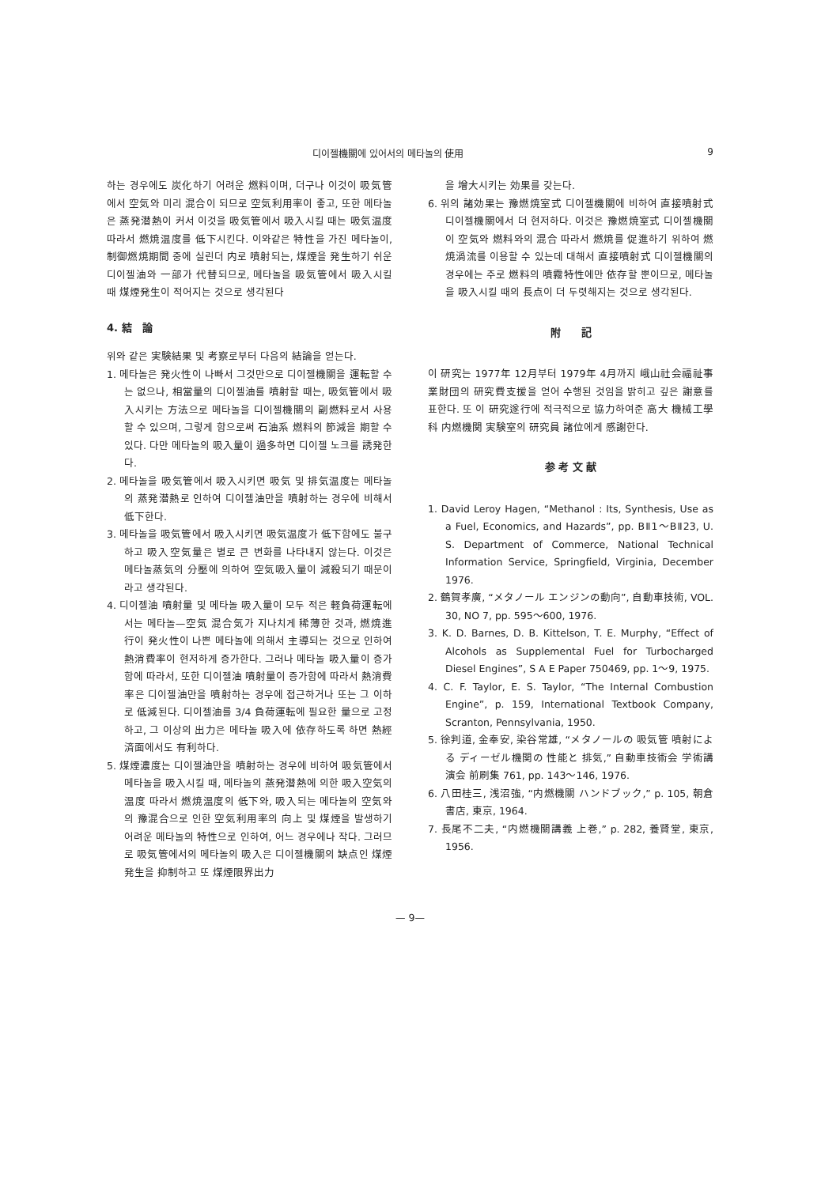디이젤機關에 있어서의 메타놀의 使用 9
하는 경우에도 炭化하기 어려운 燃料이며, 더구나 이것이 吸気管에서 空気와 미리 混合이 되므로 空気利用率이 좋고, 또한 메타놀은 蒸発潜熱이 커서 이것을 吸気管에서 吸入시킬 때는 吸気温度 따라서 燃焼温度를 低下시킨다. 이와같은 特性을 가진 메타놀이, 制御燃焼期間 중에 실린더 内로 噴射되는, 煤煙을 発生하기 쉬운 디이젤油와 一部가 代替되므로, 메타놀을 吸気管에서 吸入시킬 때 煤煙発生이 적어지는 것으로 생각된다
4. 結　論
위와 같은 実験結果 및 考察로부터 다음의 結論을 얻는다.
1. 메타놀은 発火性이 나빠서 그것만으로 디이젤機關을 運転할 수는 없으나, 相當量의 디이젤油를 噴射할 때는, 吸気管에서 吸入시키는 方法으로 메타놀을 디이젤機關의 副燃料로서 사용할 수 있으며, 그렇게 함으로써 石油系 燃料의 節減을 期할 수 있다. 다만 메타놀의 吸入量이 過多하면 디이젤 노크를 誘発한다.
2. 메타놀을 吸気管에서 吸入시키면 吸気 및 排気温度는 메타놀의 蒸発潜熱로 인하여 디이젤油만을 噴射하는 경우에 비해서 低下한다.
3. 메타놀을 吸気管에서 吸入시키면 吸気温度가 低下함에도 불구하고 吸入空気量은 별로 큰 변화를 나타내지 않는다. 이것은 메타놀蒸気의 分壓에 의하여 空気吸入量이 減殺되기 때문이라고 생각된다.
4. 디이젤油 噴射量 및 메타놀 吸入量이 모두 적은 軽負荷運転에서는 메타놀—空気 混合気가 지나치게 稀薄한 것과, 燃焼進行이 発火性이 나쁜 메타놀에 의해서 主導되는 것으로 인하여 熱消費率이 현저하게 증가한다. 그러나 메타놀 吸入量이 증가함에 따라서, 또한 디이젤油 噴射量이 증가함에 따라서 熱消費率은 디이젤油만을 噴射하는 경우에 접근하거나 또는 그 이하로 低減된다. 디이젤油를 3/4 負荷運転에 필요한 量으로 고정하고, 그 이상의 出力은 메타놀 吸入에 依存하도록 하면 熱經済面에서도 有利하다.
5. 煤煙濃度는 디이젤油만을 噴射하는 경우에 비하여 吸気管에서 메타놀을 吸入시킬 때, 메타놀의 蒸発潜熱에 의한 吸入空気의 温度 따라서 燃焼温度의 低下와, 吸入되는 메타놀의 空気와의 豫混合으로 인한 空気利用率의 向上 및 煤煙을 발생하기 어려운 메타놀의 特性으로 인하여, 어느 경우에나 작다. 그러므로 吸気管에서의 메타놀의 吸入은 디이젤機關의 缺点인 煤煙発生을 抑制하고 또 煤煙限界出力
을 增大시키는 効果를 갖는다.
6. 위의 諸効果는 豫燃焼室式 디이젤機關에 비하여 直接噴射式 디이젤機關에서 더 현저하다. 이것은 豫燃焼室式 디이젤機關이 空気와 燃料와의 混合 따라서 燃焼를 促進하기 위하여 燃焼渦流를 이용할 수 있는데 대해서 直接噴射式 디이젤機關의 경우에는 주로 燃料의 噴霧特性에만 依存할 뿐이므로, 메타놀을 吸入시킬 때의 長点이 더 두렷해지는 것으로 생각된다.
附　　記
이 研究는 1977年 12月부터 1979年 4月까지 峨山社会福祉事業財団의 研究費支援을 얻어 수행된 것임을 밝히고 깊은 謝意를 표한다. 또 이 研究遂行에 적극적으로 協力하여준 高大 機械工學科 内燃機関 実験室의 研究員 諸位에게 感謝한다.
参 考 文 献
1. David Leroy Hagen, “Methanol : Its, Synthesis, Use as a Fuel, Economics, and Hazards”, pp. BⅡ1～BⅡ23, U. S. Department of Commerce, National Technical Information Service, Springfield, Virginia, December 1976.
2. 鶴賀孝廣, “メタノール エンジンの動向”, 自動車技術, VOL. 30, NO 7, pp. 595～600, 1976.
3. K. D. Barnes, D. B. Kittelson, T. E. Murphy, “Effect of Alcohols as Supplemental Fuel for Turbocharged Diesel Engines”, S A E Paper 750469, pp. 1～9, 1975.
4. C. F. Taylor, E. S. Taylor, “The Internal Combustion Engine”, p. 159, International Textbook Company, Scranton, Pennsylvania, 1950.
5. 徐判道, 金奉安, 染谷常雄, “メタノールの 吸気管 噴射による ディーゼル機関の 性能と 排気,” 自動車技術会 学術講演会 前刷集 761, pp. 143～146, 1976.
6. 八田桂三, 浅沼強, “内燃機關 ハンドブック,” p. 105, 朝倉書店, 東京, 1964.
7. 長尾不二夫, “内燃機關講義 上巻,” p. 282, 養賢堂, 東京, 1956.
— 9—